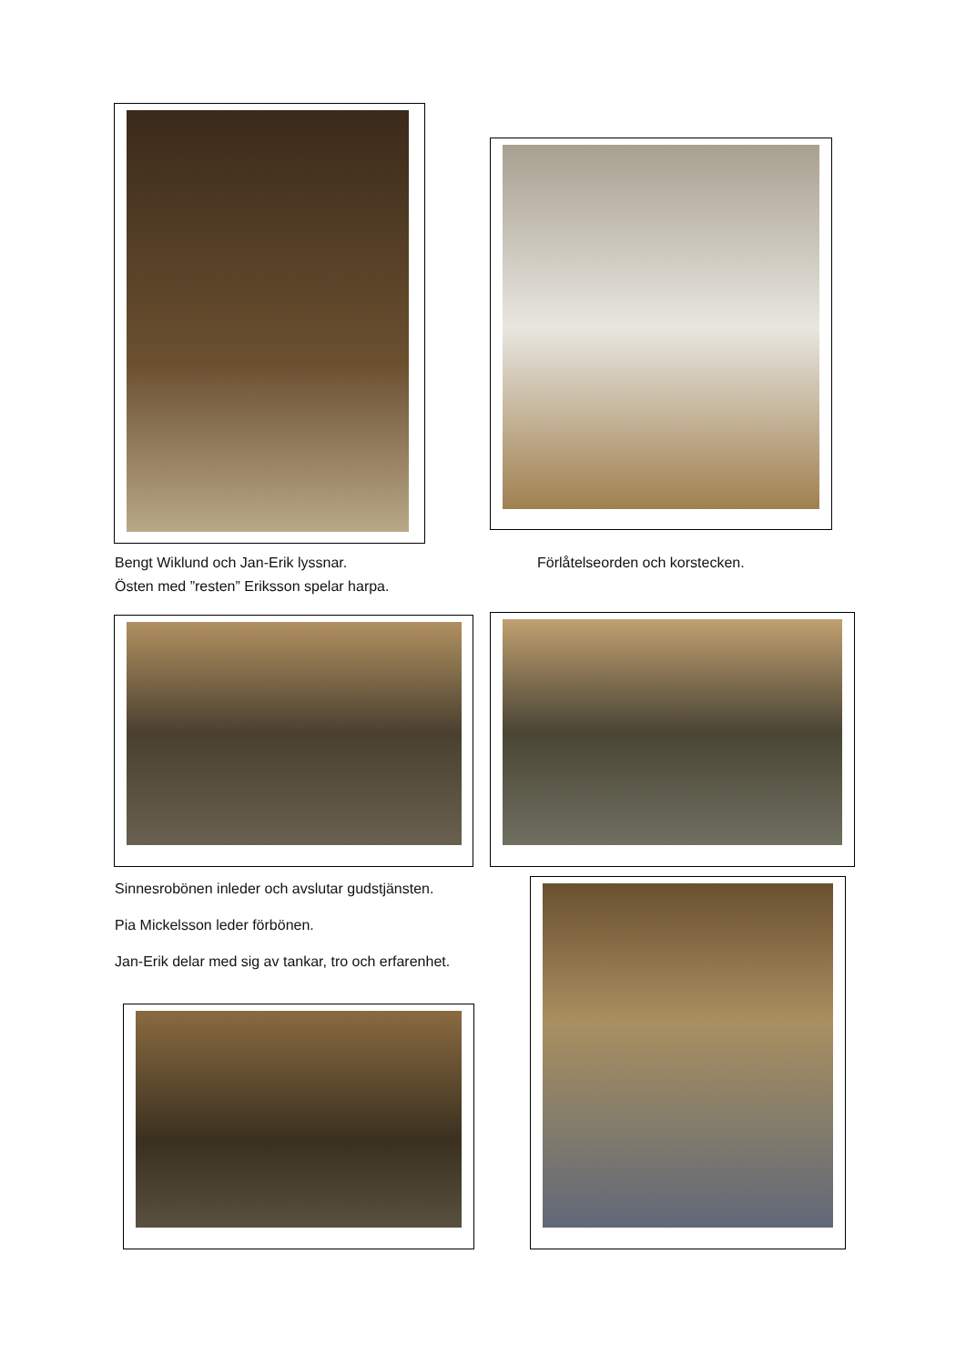Bengt Wiklund och Jan-Erik lyssnar.
Östen med ”resten” Eriksson spelar harpa.
Förlåtelseorden och korstecken.
Sinnesrobönen inleder och avslutar gudstjänsten.
Pia Mickelsson leder förbönen.
Jan-Erik delar med sig av tankar, tro och erfarenhet.